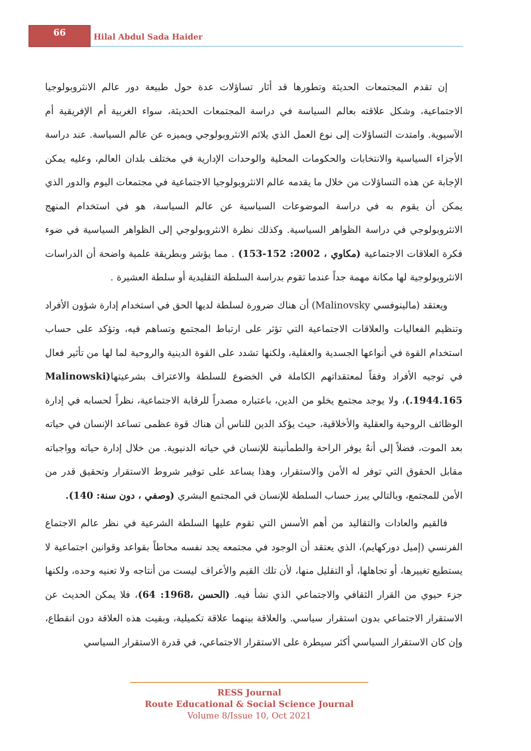66
Hilal Abdul Sada Haider
إن تقدم المجتمعات الحديثة وتطورها قد أثار تساؤلات عدة حول طبيعة دور عالم الانثروبولوجيا الاجتماعية، وشكل علاقته بعالم السياسة في دراسة المجتمعات الحديثة، سواء الغربية أم الإفريقية أم الآسيوية. وامتدت التساؤلات إلى نوع العمل الذي يلائم الانثروبولوجي ويميزه عن عالم السياسة. عند دراسة الأجزاء السياسية والانتخابات والحكومات المحلية والوحدات الإدارية في مختلف بلدان العالم، وعليه يمكن الإجابة عن هذه التساؤلات من خلال ما يقدمه عالم الانثروبولوجيا الاجتماعية في مجتمعات اليوم والدور الذي يمكن أن يقوم به في دراسة الموضوعات السياسية عن عالم السياسة، هو في استخدام المنهج الانثروبولوجي في دراسة الظواهر السياسية. وكذلك نظرة الانثروبولوجي إلى الظواهر السياسية في ضوء فكرة العلاقات الاجتماعية (مكاوي ، 2002: 152-153) . مما يؤشر وبطريقة علمية واضحة أن الدراسات الانثروبولوجية لها مكانة مهمة جداً عندما تقوم بدراسة السلطة التقليدية أو سلطة العشيرة .
ويعتقد (مالينوفسي Malinovsky) أن هناك ضرورة لسلطة لديها الحق في استخدام إدارة شؤون الأفراد وتنظيم الفعاليات والعلاقات الاجتماعية التي تؤثر على ارتباط المجتمع وتساهم فيه، وتؤكد على حساب استخدام القوة في أنواعها الجسدية والعقلية، ولكنها تشدد على القوة الدينية والروحية لما لها من تأثير فعال في توجيه الأفراد وفقاً لمعتقداتهم الكاملة في الخضوع للسلطة والاعتراف بشرعيتها(Malinowski .1944.165)، ولا يوجد مجتمع يخلو من الدين، باعتباره مصدراً للرقابة الاجتماعية، نظراً لحسابه في إدارة الوظائف الروحية والعقلية والأخلاقية، حيث يؤكد الدين للناس أن هناك قوة عظمى تساعد الإنسان في حياته بعد الموت، فضلاً إلى أنهُ يوفر الراحة والطمأنينة للإنسان في حياته الدنيوية. من خلال إدارة حياته وواجباته مقابل الحقوق التي توفر له الأمن والاستقرار، وهذا يساعد على توفير شروط الاستقرار وتحقيق قدر من الأمن للمجتمع، وبالتالي يبرز حساب السلطة للإنسان في المجتمع البشري (وصفي ، دون سنة: 140).
فالقيم والعادات والتقاليد من أهم الأسس التي تقوم عليها السلطة الشرعية في نظر عالم الاجتماع الفرنسي (إميل دوركهايم)، الذي يعتقد أن الوجود في مجتمعه يجد نفسه محاطاً بقواعد وقوانين اجتماعية لا يستطيع تغييرها، أو تجاهلها، أو التقليل منها، لأن تلك القيم والأعراف ليست من أنتاجه ولا تعنيه وحده، ولكنها جزء حيوي من القرار الثقافي والاجتماعي الذي نشأ فيه. (الحسن ،1968: 64)، فلا يمكن الحديث عن الاستقرار الاجتماعي بدون استقرار سياسي. والعلاقة بينهما علاقة تكميلية، وبقيت هذه العلاقة دون انقطاع، وإن كان الاستقرار السياسي أكثر سيطرة على الاستقرار الاجتماعي، في قدرة الاستقرار السياسي
RESS Journal
Route Educational & Social Science Journal
Volume 8/Issue 10, Oct 2021